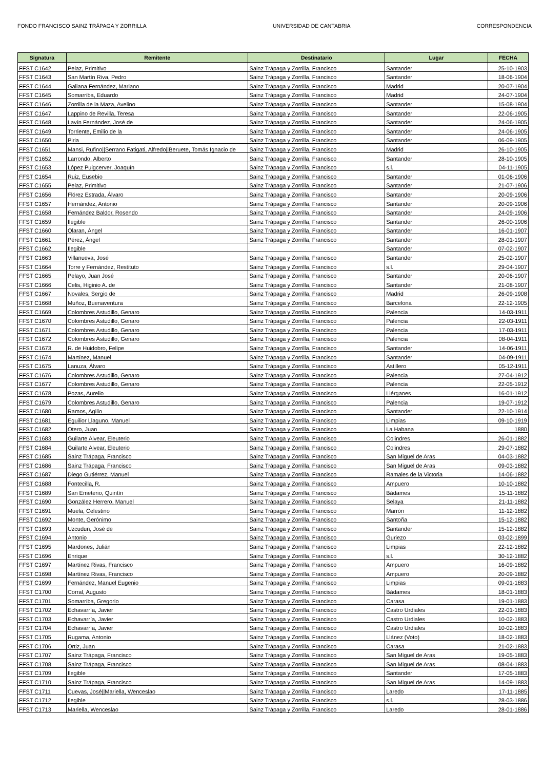FONDO FRANCISCO SAINZ TRÁPAGA Y ZORRILLA UNIVERSIDAD DE CANTABRIA CORRESPONDENCIA
| Signatura | Remitente | Destinatario | Lugar | FECHA |
| --- | --- | --- | --- | --- |
| FFST C1642 | Pelaz, Primitivo | Sainz Trápaga y Zorrilla, Francisco | Santander | 25-10-1903 |
| FFST C1643 | San Martín Riva, Pedro | Sainz Trápaga y Zorrilla, Francisco | Santander | 18-06-1904 |
| FFST C1644 | Galiana Fernández, Mariano | Sainz Trápaga y Zorrilla, Francisco | Madrid | 20-07-1904 |
| FFST C1645 | Somarriba, Eduardo | Sainz Trápaga y Zorrilla, Francisco | Madrid | 24-07-1904 |
| FFST C1646 | Zorrilla de la Maza, Avelino | Sainz Trápaga y Zorrilla, Francisco | Santander | 15-08-1904 |
| FFST C1647 | Lappino de Revilla, Teresa | Sainz Trápaga y Zorrilla, Francisco | Santander | 22-06-1905 |
| FFST C1648 | Lavín Fernández, José de | Sainz Trápaga y Zorrilla, Francisco | Santander | 24-06-1905 |
| FFST C1649 | Torriente, Emilio de la | Sainz Trápaga y Zorrilla, Francisco | Santander | 24-06-1905 |
| FFST C1650 | Piria | Sainz Trápaga y Zorrilla, Francisco | Santander | 06-09-1905 |
| FFST C1651 | Mansi, Rufino//Serrano Fatigati, Alfredo//Beruete, Tomás Ignacio de | Sainz Trápaga y Zorrilla, Francisco | Madrid | 26-10-1905 |
| FFST C1652 | Larrondo, Alberto | Sainz Trápaga y Zorrilla, Francisco | Santander | 28-10-1905 |
| FFST C1653 | López Puigcerver, Joaquín | Sainz Trápaga y Zorrilla, Francisco | s.l. | 04-11-1905 |
| FFST C1654 | Ruiz, Eusebio | Sainz Trápaga y Zorrilla, Francisco | Santander | 01-06-1906 |
| FFST C1655 | Pelaz, Primitivo | Sainz Trápaga y Zorrilla, Francisco | Santander | 21-07-1906 |
| FFST C1656 | Flórez Estrada, Álvaro | Sainz Trápaga y Zorrilla, Francisco | Santander | 20-09-1906 |
| FFST C1657 | Hernández, Antonio | Sainz Trápaga y Zorrilla, Francisco | Santander | 20-09-1906 |
| FFST C1658 | Fernández Baldor, Rosendo | Sainz Trápaga y Zorrilla, Francisco | Santander | 24-09-1906 |
| FFST C1659 | Ilegible | Sainz Trápaga y Zorrilla, Francisco | Santander | 26-00-1906 |
| FFST C1660 | Olaran, Ángel | Sainz Trápaga y Zorrilla, Francisco | Santander | 16-01-1907 |
| FFST C1661 | Pérez, Ángel | Sainz Trápaga y Zorrilla, Francisco | Santander | 28-01-1907 |
| FFST C1662 | Ilegible | | Santander | 07-02-1907 |
| FFST C1663 | Villanueva, José | Sainz Trápaga y Zorrilla, Francisco | Santander | 25-02-1907 |
| FFST C1664 | Torre y Fernández, Restituto | Sainz Trápaga y Zorrilla, Francisco | s.l. | 29-04-1907 |
| FFST C1665 | Pelayo, Juan José | Sainz Trápaga y Zorrilla, Francisco | Santander | 20-06-1907 |
| FFST C1666 | Celis, Higinio A. de | Sainz Trápaga y Zorrilla, Francisco | Santander | 21-08-1907 |
| FFST C1667 | Novales, Sergio de | Sainz Trápaga y Zorrilla, Francisco | Madrid | 26-09-1908 |
| FFST C1668 | Muñoz, Buenaventura | Sainz Trápaga y Zorrilla, Francisco | Barcelona | 22-12-1905 |
| FFST C1669 | Colombres Astudillo, Genaro | Sainz Trápaga y Zorrilla, Francisco | Palencia | 14-03-1911 |
| FFST C1670 | Colombres Astudillo, Genaro | Sainz Trápaga y Zorrilla, Francisco | Palencia | 22-03-1911 |
| FFST C1671 | Colombres Astudillo, Genaro | Sainz Trápaga y Zorrilla, Francisco | Palencia | 17-03-1911 |
| FFST C1672 | Colombres Astudillo, Genaro | Sainz Trápaga y Zorrilla, Francisco | Palencia | 08-04-1911 |
| FFST C1673 | R. de Huidobro, Felipe | Sainz Trápaga y Zorrilla, Francisco | Santander | 14-06-1911 |
| FFST C1674 | Martínez, Manuel | Sainz Trápaga y Zorrilla, Francisco | Santander | 04-09-1911 |
| FFST C1675 | Lanuza, Álvaro | Sainz Trápaga y Zorrilla, Francisco | Astillero | 05-12-1911 |
| FFST C1676 | Colombres Astudillo, Genaro | Sainz Trápaga y Zorrilla, Francisco | Palencia | 27-04-1912 |
| FFST C1677 | Colombres Astudillo, Genaro | Sainz Trápaga y Zorrilla, Francisco | Palencia | 22-05-1912 |
| FFST C1678 | Pozas, Aurelio | Sainz Trápaga y Zorrilla, Francisco | Liérganes | 16-01-1912 |
| FFST C1679 | Colombres Astudillo, Genaro | Sainz Trápaga y Zorrilla, Francisco | Palencia | 19-07-1912 |
| FFST C1680 | Ramos, Agilio | Sainz Trápaga y Zorrilla, Francisco | Santander | 22-10-1914 |
| FFST C1681 | Eguilior Llaguno, Manuel | Sainz Trápaga y Zorrilla, Francisco | Limpias | 09-10-1919 |
| FFST C1682 | Otero, Juan | Sainz Trápaga y Zorrilla, Francisco | La Habana | 1880 |
| FFST C1683 | Guilarte Alvear, Eleuterio | Sainz Trápaga y Zorrilla, Francisco | Colindres | 26-01-1882 |
| FFST C1684 | Guilarte Alvear, Eleuterio | Sainz Trápaga y Zorrilla, Francisco | Colindres | 29-07-1882 |
| FFST C1685 | Sainz Trápaga, Francisco | Sainz Trápaga y Zorrilla, Francisco | San Miguel de Aras | 04-03-1882 |
| FFST C1686 | Sainz Trápaga, Francisco | Sainz Trápaga y Zorrilla, Francisco | San Miguel de Aras | 09-03-1882 |
| FFST C1687 | Diego Gutiérrez, Manuel | Sainz Trápaga y Zorrilla, Francisco | Ramales de la Victoria | 14-06-1882 |
| FFST C1688 | Fontecilla, R. | Sainz Trápaga y Zorrilla, Francisco | Ampuero | 10-10-1882 |
| FFST C1689 | San Emeterio, Quintín | Sainz Trápaga y Zorrilla, Francisco | Bádames | 15-11-1882 |
| FFST C1690 | González Herrero, Manuel | Sainz Trápaga y Zorrilla, Francisco | Selaya | 21-11-1882 |
| FFST C1691 | Muela, Celestino | Sainz Trápaga y Zorrilla, Francisco | Marrón | 11-12-1882 |
| FFST C1692 | Monte, Gerónimo | Sainz Trápaga y Zorrilla, Francisco | Santoña | 15-12-1882 |
| FFST C1693 | Uzcudun, José de | Sainz Trápaga y Zorrilla, Francisco | Santander | 15-12-1882 |
| FFST C1694 | Antonio | Sainz Trápaga y Zorrilla, Francisco | Guriezo | 03-02-1899 |
| FFST C1695 | Mardones, Julián | Sainz Trápaga y Zorrilla, Francisco | Limpias | 22-12-1882 |
| FFST C1696 | Enrique | Sainz Trápaga y Zorrilla, Francisco | s.l. | 30-12-1882 |
| FFST C1697 | Martínez Rivas, Francisco | Sainz Trápaga y Zorrilla, Francisco | Ampuero | 16-09-1882 |
| FFST C1698 | Martínez Rivas, Francisco | Sainz Trápaga y Zorrilla, Francisco | Ampuero | 20-09-1882 |
| FFST C1699 | Fernández, Manuel Eugenio | Sainz Trápaga y Zorrilla, Francisco | Limpias | 09-01-1883 |
| FFST C1700 | Corral, Augusto | Sainz Trápaga y Zorrilla, Francisco | Bádames | 18-01-1883 |
| FFST C1701 | Somarriba, Gregorio | Sainz Trápaga y Zorrilla, Francisco | Carasa | 19-01-1883 |
| FFST C1702 | Echavarría, Javier | Sainz Trápaga y Zorrilla, Francisco | Castro Urdiales | 22-01-1883 |
| FFST C1703 | Echavarría, Javier | Sainz Trápaga y Zorrilla, Francisco | Castro Urdiales | 10-02-1883 |
| FFST C1704 | Echavarría, Javier | Sainz Trápaga y Zorrilla, Francisco | Castro Urdiales | 10-02-1883 |
| FFST C1705 | Rugama, Antonio | Sainz Trápaga y Zorrilla, Francisco | Llánez (Voto) | 18-02-1883 |
| FFST C1706 | Ortiz, Juan | Sainz Trápaga y Zorrilla, Francisco | Carasa | 21-02-1883 |
| FFST C1707 | Sainz Trápaga, Francisco | Sainz Trápaga y Zorrilla, Francisco | San Miguel de Aras | 19-05-1883 |
| FFST C1708 | Sainz Trápaga, Francisco | Sainz Trápaga y Zorrilla, Francisco | San Miguel de Aras | 08-04-1883 |
| FFST C1709 | Ilegible | Sainz Trápaga y Zorrilla, Francisco | Santander | 17-05-1883 |
| FFST C1710 | Sainz Trápaga, Francisco | Sainz Trápaga y Zorrilla, Francisco | San Miguel de Aras | 14-09-1883 |
| FFST C1711 | Cuevas, José//Mariella, Wenceslao | Sainz Trápaga y Zorrilla, Francisco | Laredo | 17-11-1885 |
| FFST C1712 | Ilegible | Sainz Trápaga y Zorrilla, Francisco | s.l. | 28-03-1886 |
| FFST C1713 | Mariella, Wenceslao | Sainz Trápaga y Zorrilla, Francisco | Laredo | 28-01-1886 |